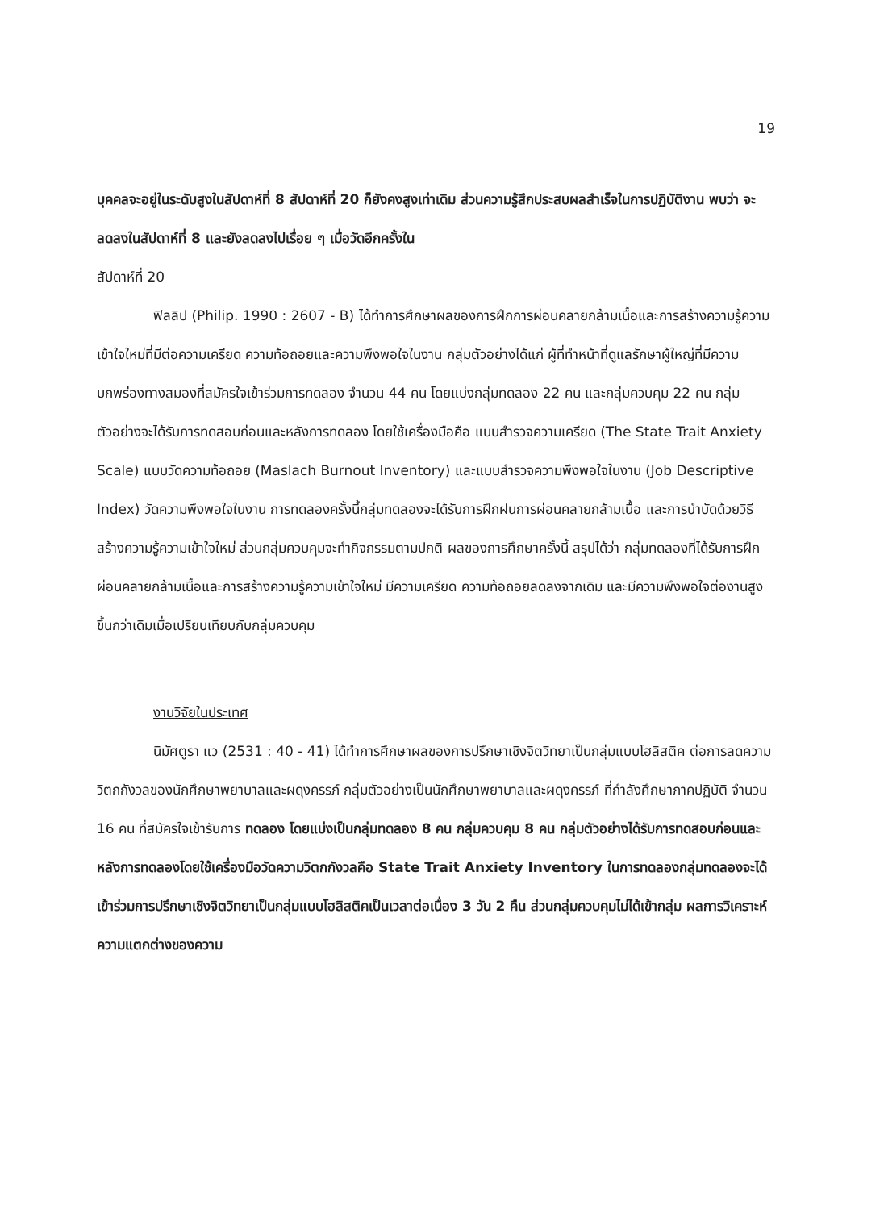19
บุคคลจะอยู่ในระดับสูงในสัปดาห์ที่ 8 สัปดาห์ที่ 20 ก็ยังคงสูงเท่าเดิม ส่วนความรู้สึกประสบผลสำเร็จในการปฏิบัติงาน พบว่า จะลดลงในสัปดาห์ที่ 8 และยังลดลงไปเรื่อย ๆ เมื่อวัดอีกครั้งใน
สัปดาห์ที่ 20
ฟิลลิป (Philip. 1990 : 2607 - B) ได้ทำการศึกษาผลของการฝึกการผ่อนคลายกล้ามเนื้อและการสร้างความรู้ความเข้าใจใหม่ที่มีต่อความเครียด ความท้อถอยและความพึงพอใจในงาน กลุ่มตัวอย่างได้แก่ ผู้ที่ทำหน้าที่ดูแลรักษาผู้ใหญ่ที่มีความบกพร่องทางสมองที่สมัครใจเข้าร่วมการทดลอง จำนวน 44 คน โดยแบ่งกลุ่มทดลอง 22 คน และกลุ่มควบคุม 22 คน กลุ่มตัวอย่างจะได้รับการทดสอบก่อนและหลังการทดลอง โดยใช้เครื่องมือคือ แบบสำรวจความเครียด (The State Trait Anxiety Scale) แบบวัดความท้อถอย (Maslach Burnout Inventory) และแบบสำรวจความพึงพอใจในงาน (Job Descriptive Index) วัดความพึงพอใจในงาน การทดลองครั้งนี้กลุ่มทดลองจะได้รับการฝึกฝนการผ่อนคลายกล้ามเนื้อ และการบำบัดด้วยวิธีสร้างความรู้ความเข้าใจใหม่ ส่วนกลุ่มควบคุมจะทำกิจกรรมตามปกติ ผลของการศึกษาครั้งนี้ สรุปได้ว่า กลุ่มทดลองที่ได้รับการฝึกผ่อนคลายกล้ามเนื้อและการสร้างความรู้ความเข้าใจใหม่ มีความเครียด ความท้อถอยลดลงจากเดิม และมีความพึงพอใจต่องานสูงขึ้นกว่าเดิมเมื่อเปรียบเทียบกับกลุ่มควบคุม
งานวิจัยในประเทศ
นิมัศตูรา แว (2531 : 40 - 41) ได้ทำการศึกษาผลของการปรึกษาเชิงจิตวิทยาเป็นกลุ่มแบบโฮลิสติค ต่อการลดความวิตกกังวลของนักศึกษาพยาบาลและผดุงครรภ์ กลุ่มตัวอย่างเป็นนักศึกษาพยาบาลและผดุงครรภ์ ที่กำลังศึกษาภาคปฏิบัติ จำนวน 16 คน ที่สมัครใจเข้ารับการ ทดลอง โดยแบ่งเป็นกลุ่มทดลอง 8 คน กลุ่มควบคุม 8 คน กลุ่มตัวอย่างได้รับการทดสอบก่อนและหลังการทดลองโดยใช้เครื่องมือวัดความวิตกกังวลคือ State Trait Anxiety Inventory ในการทดลองกลุ่มทดลองจะได้เข้าร่วมการปรึกษาเชิงจิตวิทยาเป็นกลุ่มแบบโฮลิสติคเป็นเวลาต่อเนื่อง 3 วัน 2 คืน ส่วนกลุ่มควบคุมไม่ได้เข้ากลุ่ม ผลการวิเคราะห์ความแตกต่างของความ